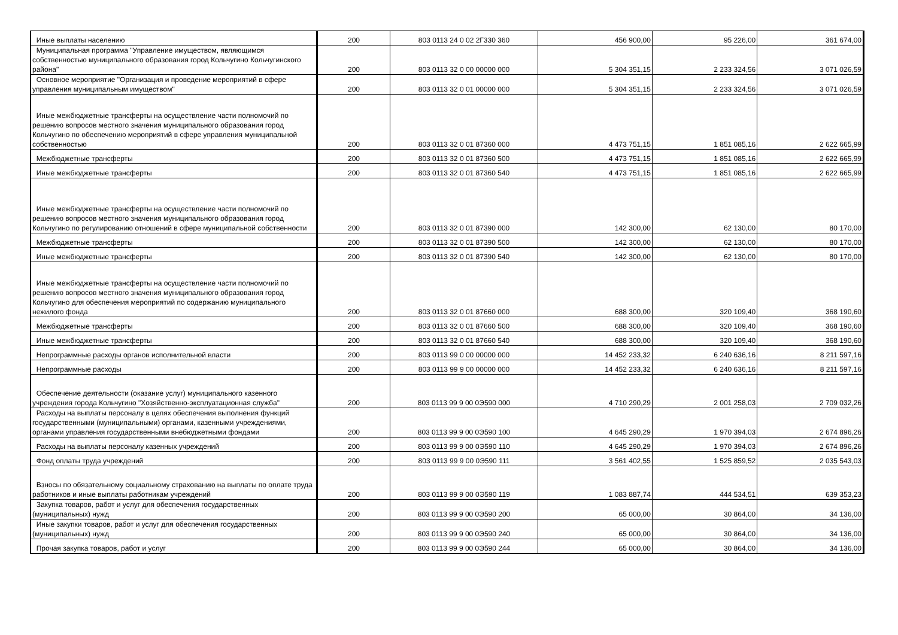| Иные выплаты населению | 200 | 803 0113 24 0 02 2Г330 360 | 456 900,00 | 95 226,00 | 361 674,00 |
| Муниципальная программа "Управление имуществом, являющимся собственностью муниципального образования город Кольчугино Кольчугинского района" | 200 | 803 0113 32 0 00 00000 000 | 5 304 351,15 | 2 233 324,56 | 3 071 026,59 |
| Основное мероприятие "Организация и проведение мероприятий в сфере управления муниципальным имуществом" | 200 | 803 0113 32 0 01 00000 000 | 5 304 351,15 | 2 233 324,56 | 3 071 026,59 |
| Иные межбюджетные трансферты на осуществление части полномочий по решению вопросов местного значения муниципального образования город Кольчугино по обеспечению мероприятий в сфере управления муниципальной собственностью | 200 | 803 0113 32 0 01 87360 000 | 4 473 751,15 | 1 851 085,16 | 2 622 665,99 |
| Межбюджетные трансферты | 200 | 803 0113 32 0 01 87360 500 | 4 473 751,15 | 1 851 085,16 | 2 622 665,99 |
| Иные межбюджетные трансферты | 200 | 803 0113 32 0 01 87360 540 | 4 473 751,15 | 1 851 085,16 | 2 622 665,99 |
| Иные межбюджетные трансферты на осуществление части полномочий по решению вопросов местного значения муниципального образования город Кольчугино по регулированию отношений в сфере муниципальной собственности | 200 | 803 0113 32 0 01 87390 000 | 142 300,00 | 62 130,00 | 80 170,00 |
| Межбюджетные трансферты | 200 | 803 0113 32 0 01 87390 500 | 142 300,00 | 62 130,00 | 80 170,00 |
| Иные межбюджетные трансферты | 200 | 803 0113 32 0 01 87390 540 | 142 300,00 | 62 130,00 | 80 170,00 |
| Иные межбюджетные трансферты на осуществление части полномочий по решению вопросов местного значения муниципального образования город Кольчугино для обеспечения мероприятий по содержанию муниципального нежилого фонда | 200 | 803 0113 32 0 01 87660 000 | 688 300,00 | 320 109,40 | 368 190,60 |
| Межбюджетные трансферты | 200 | 803 0113 32 0 01 87660 500 | 688 300,00 | 320 109,40 | 368 190,60 |
| Иные межбюджетные трансферты | 200 | 803 0113 32 0 01 87660 540 | 688 300,00 | 320 109,40 | 368 190,60 |
| Непрограммные расходы органов исполнительной власти | 200 | 803 0113 99 0 00 00000 000 | 14 452 233,32 | 6 240 636,16 | 8 211 597,16 |
| Непрограммные расходы | 200 | 803 0113 99 9 00 00000 000 | 14 452 233,32 | 6 240 636,16 | 8 211 597,16 |
| Обеспечение деятельности (оказание услуг) муниципального казенного учреждения города Кольчугино "Хозяйственно-эксплуатационная служба" | 200 | 803 0113 99 9 00 0Э590 000 | 4 710 290,29 | 2 001 258,03 | 2 709 032,26 |
| Расходы на выплаты персоналу в целях обеспечения выполнения функций государственными (муниципальными) органами, казенными учреждениями, органами управления государственными внебюджетными фондами | 200 | 803 0113 99 9 00 0Э590 100 | 4 645 290,29 | 1 970 394,03 | 2 674 896,26 |
| Расходы на выплаты персоналу казенных учреждений | 200 | 803 0113 99 9 00 0Э590 110 | 4 645 290,29 | 1 970 394,03 | 2 674 896,26 |
| Фонд оплаты труда учреждений | 200 | 803 0113 99 9 00 0Э590 111 | 3 561 402,55 | 1 525 859,52 | 2 035 543,03 |
| Взносы по обязательному социальному страхованию на выплаты по оплате труда работников и иные выплаты работникам учреждений | 200 | 803 0113 99 9 00 0Э590 119 | 1 083 887,74 | 444 534,51 | 639 353,23 |
| Закупка товаров, работ и услуг для обеспечения государственных (муниципальных) нужд | 200 | 803 0113 99 9 00 0Э590 200 | 65 000,00 | 30 864,00 | 34 136,00 |
| Иные закупки товаров, работ и услуг для обеспечения государственных (муниципальных) нужд | 200 | 803 0113 99 9 00 0Э590 240 | 65 000,00 | 30 864,00 | 34 136,00 |
| Прочая закупка товаров, работ и услуг | 200 | 803 0113 99 9 00 0Э590 244 | 65 000,00 | 30 864,00 | 34 136,00 |